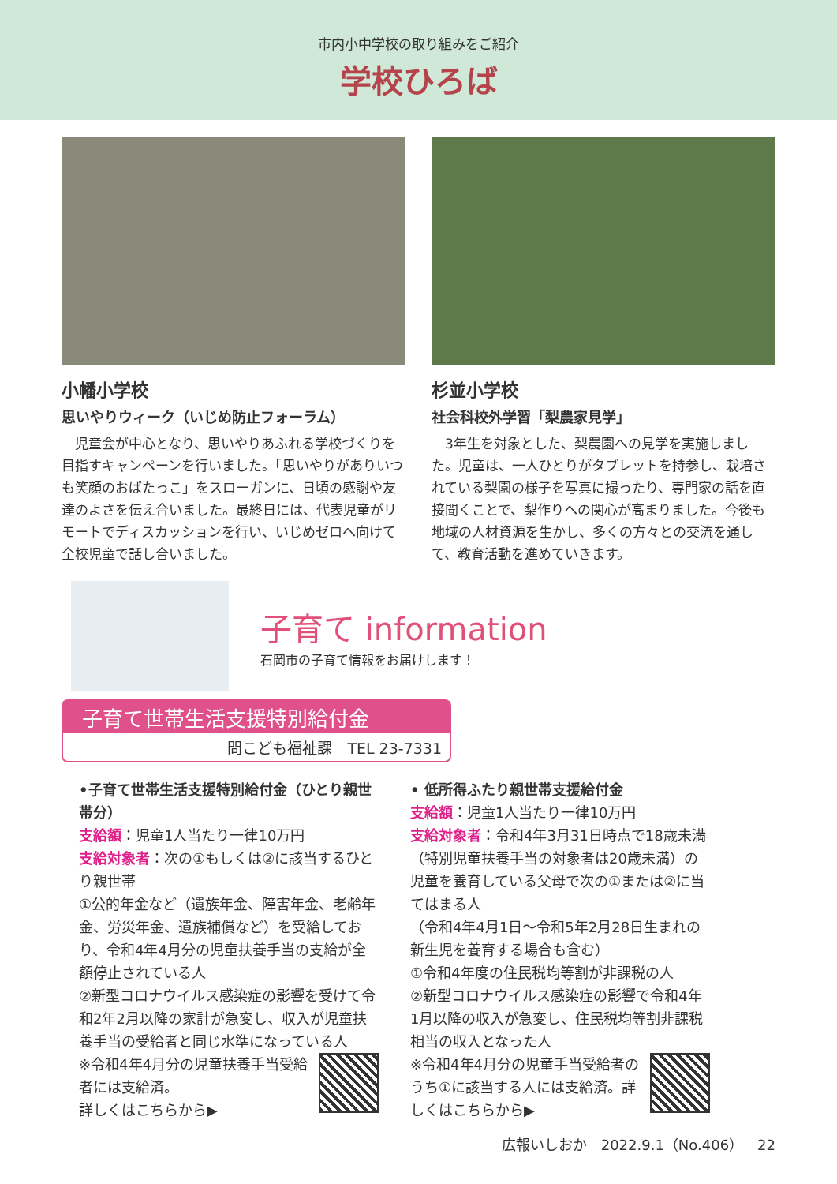市内小中学校の取り組みをご紹介
学校ひろば
小幡小学校
思いやりウィーク（いじめ防止フォーラム）
　児童会が中心となり、思いやりあふれる学校づくりを目指すキャンペーンを行いました。「思いやりがありいつも笑顔のおばたっこ」をスローガンに、日頃の感謝や友達のよさを伝え合いました。最終日には、代表児童がリモートでディスカッションを行い、いじめゼロへ向けて全校児童で話し合いました。
杉並小学校
社会科校外学習「梨農家見学」
　3年生を対象とした、梨農園への見学を実施しました。児童は、一人ひとりがタブレットを持参し、栽培されている梨園の様子を写真に撮ったり、専門家の話を直接聞くことで、梨作りへの関心が高まりました。今後も地域の人材資源を生かし、多くの方々との交流を通して、教育活動を進めていきます。
子育て information
石岡市の子育て情報をお届けします！
子育て世帯生活支援特別給付金
問こども福祉課　TEL 23-7331
•子育て世帯生活支援特別給付金（ひとり親世帯分）
支給額：児童1人当たり一律10万円
支給対象者：次の①もしくは②に該当するひとり親世帯
①公的年金など（遺族年金、障害年金、老齢年金、労災年金、遺族補償など）を受給しており、令和4年4月分の児童扶養手当の支給が全額停止されている人
②新型コロナウイルス感染症の影響を受けて令和2年2月以降の家計が急変し、収入が児童扶養手当の受給者と同じ水準になっている人
※令和4年4月分の児童扶養手当受給者には支給済。
詳しくはこちらから▶
• 低所得ふたり親世帯支援給付金
支給額：児童1人当たり一律10万円
支給対象者：令和4年3月31日時点で18歳未満（特別児童扶養手当の対象者は20歳未満）の児童を養育している父母で次の①または②に当てはまる人
（令和4年4月1日～令和5年2月28日生まれの新生児を養育する場合も含む）
①令和4年度の住民税均等割が非課税の人
②新型コロナウイルス感染症の影響で令和4年1月以降の収入が急変し、住民税均等割非課税相当の収入となった人
※令和4年4月分の児童手当受給者のうち①に該当する人には支給済。詳しくはこちらから▶
広報いしおか　2022.9.1（No.406）　22